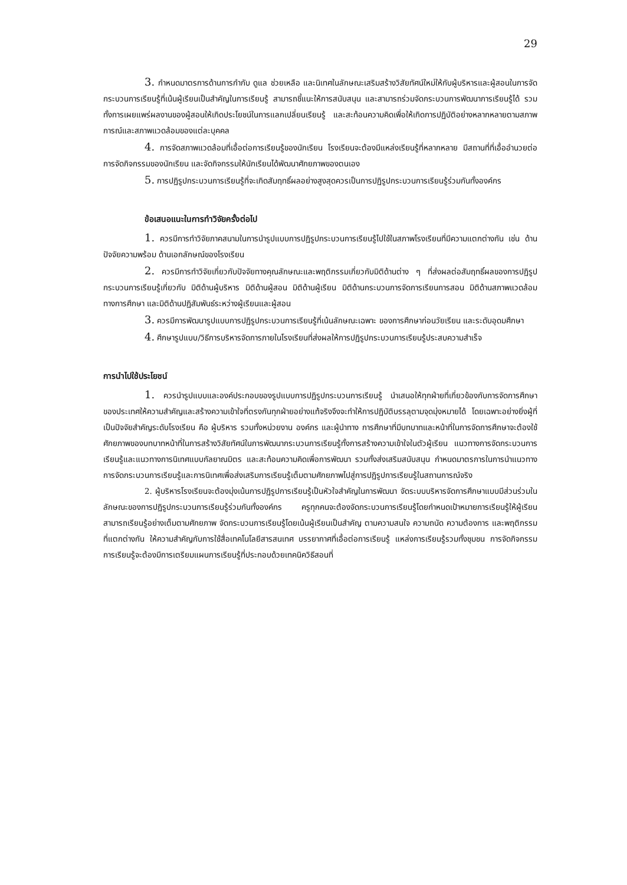29
3. กำหนดมาตรการด้านการกำกับ ดูแล ช่วยเหลือ และนิเทศในลักษณะเสริมสร้างวิสัยทัศน์ใหม่ให้กับผู้บริหารและผู้สอนในการจัดกระบวนการเรียนรู้ที่เน้นผู้เรียนเป็นสำคัญในการเรียนรู้ สามารถชี้แนะให้การสนับสนุน และสามารถร่วมจัดกระบวนการพัฒนาการเรียนรู้ได้ รวมทั้งการเผยแพร่ผลงานของผู้สอนให้เกิดประโยชน์ในการแลกเปลี่ยนเรียนรู้ และสะท้อนความคิดเพื่อให้เกิดการปฏิบัติอย่างหลากหลายตามสภาพการณ์และสภาพแวดล้อมของแต่ละบุคคล
4. การจัดสภาพแวดล้อมที่เอื้อต่อการเรียนรู้ของนักเรียน โรงเรียนจะต้องมีแหล่งเรียนรู้ที่หลากหลาย มีสถานที่ที่เอื้ออำนวยต่อการจัดกิจกรรมของนักเรียน และจัดกิจกรรมให้นักเรียนได้พัฒนาศักยภาพของตนเอง
5. การปฏิรูปกระบวนการเรียนรู้ที่จะเกิดสัมฤทธิ์ผลอย่างสูงสุดควรเป็นการปฏิรูปกระบวนการเรียนรู้ร่วมกันทั้งองค์กร
ข้อเสนอแนะในการทำวิจัยครั้งต่อไป
1. ควรมีการทำวิจัยภาคสนามในการนำรูปแบบการปฏิรูปกระบวนการเรียนรู้ไปใช้ในสภาพโรงเรียนที่มีความแตกต่างกัน เช่น ด้านปัจจัยความพร้อม ด้านเอกลักษณ์ของโรงเรียน
2. ควรมีการทำวิจัยเกี่ยวกับปัจจัยทางคุณลักษณะและพฤติกรรมเกี่ยวกับมิติด้านต่าง ๆ ที่ส่งผลต่อสัมฤทธิ์ผลของการปฏิรูปกระบวนการเรียนรู้เกี่ยวกับ มิติด้านผู้บริหาร มิติด้านผู้สอน มิติด้านผู้เรียน มิติด้านกระบวนการจัดการเรียนการสอน มิติด้านสภาพแวดล้อมทางการศึกษา และมิติด้านปฏิสัมพันธ์ระหว่างผู้เรียนและผู้สอน
3. ควรมีการพัฒนารูปแบบการปฏิรูปกระบวนการเรียนรู้ที่เน้นลักษณะเฉพาะ ของการศึกษาก่อนวัยเรียน และระดับอุดมศึกษา
4. ศึกษารูปแบบ/วิธีการบริหารจัดการภายในโรงเรียนที่ส่งผลให้การปฏิรูปกระบวนการเรียนรู้ประสบความสำเร็จ
การนำไปใช้ประโยชน์
1. ควรนำรูปแบบและองค์ประกอบของรูปแบบการปฏิรูปกระบวนการเรียนรู้ นำเสนอให้ทุกฝ่ายที่เกี่ยวข้องกับการจัดการศึกษาของประเทศให้ความสำคัญและสร้างความเข้าใจที่ตรงกันทุกฝ่ายอย่างแท้จริงจึงจะทำให้การปฏิบัติบรรลุตามจุดมุ่งหมายได้ โดยเฉพาะอย่างยิ่งผู้ที่เป็นปัจจัยสำคัญระดับโรงเรียน คือ ผู้บริหาร รวมทั้งหน่วยงาน องค์กร และผู้นำทาง การศึกษาที่มีบทบาทและหน้าที่ในการจัดการศึกษาจะต้องใช้ศักยภาพของบทบาทหน้าที่ในการสร้างวิสัยทัศน์ในการพัฒนากระบวนการเรียนรู้ทั้งการสร้างความเข้าใจในตัวผู้เรียน แนวทางการจัดกระบวนการเรียนรู้และแนวทางการนิเทศแบบกัลยาณมิตร และสะท้อนความคิดเพื่อการพัฒนา รวมทั้งส่งเสริมสนับสนุน กำหนดมาตรการในการนำแนวทางการจัดกระบวนการเรียนรู้และการนิเทศเพื่อส่งเสริมการเรียนรู้เต็มตามศักยภาพไปสู่การปฏิรูปการเรียนรู้ในสถานการณ์จริง
2. ผู้บริหารโรงเรียนจะต้องมุ่งเน้นการปฏิรูปการเรียนรู้เป็นหัวใจสำคัญในการพัฒนา จัดระบบบริหารจัดการศึกษาแบบมีส่วนร่วมในลักษณะของการปฏิรูปกระบวนการเรียนรู้ร่วมกันทั้งองค์กร ครูทุกคนจะต้องจัดกระบวนการเรียนรู้โดยกำหนดเป้าหมายการเรียนรู้ให้ผู้เรียนสามารถเรียนรู้อย่างเต็มตามศักยภาพ จัดกระบวนการเรียนรู้โดยเน้นผู้เรียนเป็นสำคัญ ตามความสนใจ ความถนัด ความต้องการ และพฤติกรรมที่แตกต่างกัน ให้ความสำคัญกับการใช้สื่อเทคโนโลยีสารสนเทศ บรรยากาศที่เอื้อต่อการเรียนรู้ แหล่งการเรียนรู้รวมทั้งชุมชน การจัดกิจกรรมการเรียนรู้จะต้องมีการเตรียมแผนการเรียนรู้ที่ประกอบด้วยเทคนิควิธีสอนที่